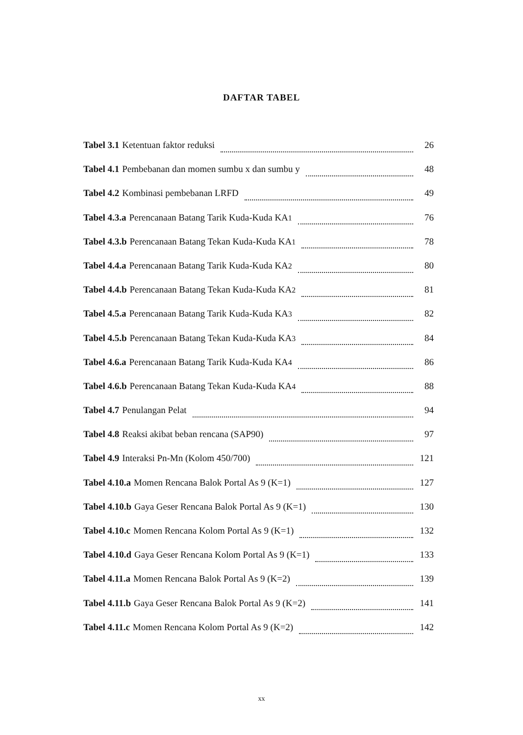DAFTAR TABEL
Tabel 3.1 Ketentuan faktor reduksi 26
Tabel 4.1 Pembebanan dan momen sumbu x dan sumbu y 48
Tabel 4.2 Kombinasi pembebanan LRFD 49
Tabel 4.3.a Perencanaan Batang Tarik Kuda-Kuda KA<sub>1</sub> 76
Tabel 4.3.b Perencanaan Batang Tekan Kuda-Kuda KA<sub>1</sub> 78
Tabel 4.4.a Perencanaan Batang Tarik Kuda-Kuda KA<sub>2</sub> 80
Tabel 4.4.b Perencanaan Batang Tekan Kuda-Kuda KA<sub>2</sub> 81
Tabel 4.5.a Perencanaan Batang Tarik Kuda-Kuda KA<sub>3</sub> 82
Tabel 4.5.b Perencanaan Batang Tekan Kuda-Kuda KA<sub>3</sub> 84
Tabel 4.6.a Perencanaan Batang Tarik Kuda-Kuda KA<sub>4</sub> 86
Tabel 4.6.b Perencanaan Batang Tekan Kuda-Kuda KA<sub>4</sub> 88
Tabel 4.7 Penulangan Pelat 94
Tabel 4.8 Reaksi akibat beban rencana (SAP90) 97
Tabel 4.9 Interaksi Pn-Mn (Kolom 450/700) 121
Tabel 4.10.a Momen Rencana Balok Portal As 9 (K=1) 127
Tabel 4.10.b Gaya Geser Rencana Balok Portal As 9 (K=1) 130
Tabel 4.10.c Momen Rencana Kolom Portal As 9 (K=1) 132
Tabel 4.10.d Gaya Geser Rencana Kolom Portal As 9 (K=1) 133
Tabel 4.11.a Momen Rencana Balok Portal As 9 (K=2) 139
Tabel 4.11.b Gaya Geser Rencana Balok Portal As 9 (K=2) 141
Tabel 4.11.c Momen Rencana Kolom Portal As 9 (K=2) 142
xx